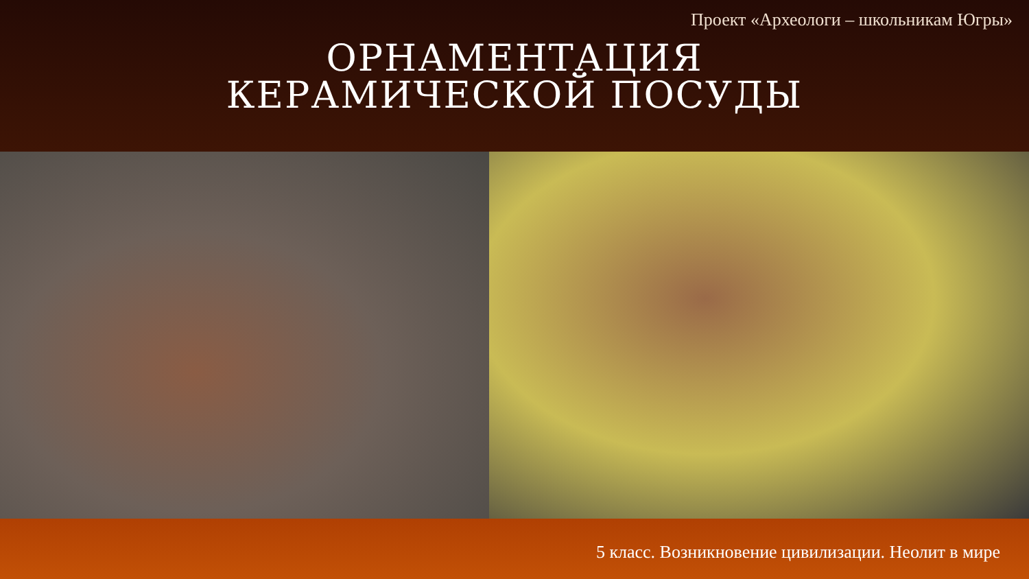Проект «Археологи – школьникам Югры»
ОРНАМЕНТАЦИЯ
КЕРАМИЧЕСКОЙ ПОСУДЫ
5 класс. Возникновение цивилизации. Неолит в мире